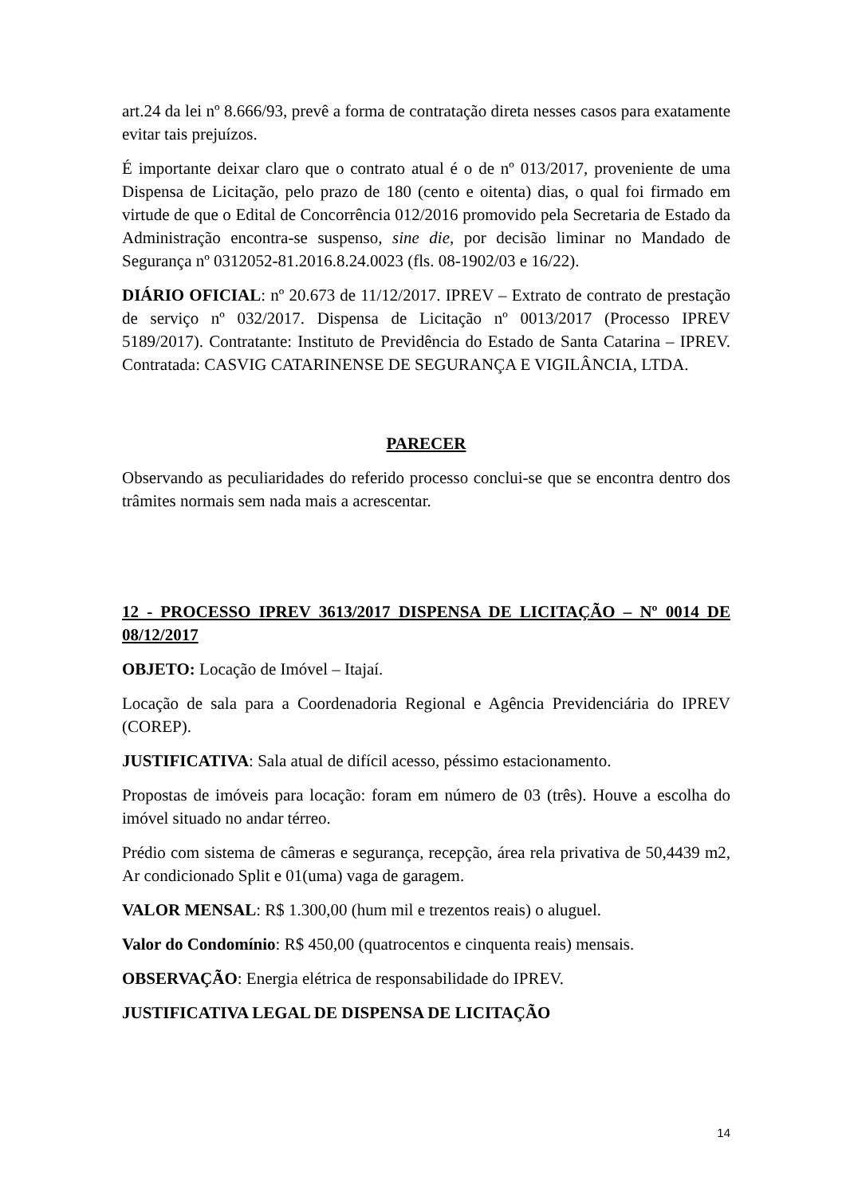art.24 da lei nº 8.666/93, prevê a forma de contratação direta nesses casos para exatamente evitar tais prejuízos.
É importante deixar claro que o contrato atual é o de nº 013/2017, proveniente de uma Dispensa de Licitação, pelo prazo de 180 (cento e oitenta) dias, o qual foi firmado em virtude de que o Edital de Concorrência 012/2016 promovido pela Secretaria de Estado da Administração encontra-se suspenso, sine die, por decisão liminar no Mandado de Segurança nº 0312052-81.2016.8.24.0023 (fls. 08-1902/03 e 16/22).
DIÁRIO OFICIAL: nº 20.673 de 11/12/2017. IPREV – Extrato de contrato de prestação de serviço nº 032/2017. Dispensa de Licitação nº 0013/2017 (Processo IPREV 5189/2017). Contratante: Instituto de Previdência do Estado de Santa Catarina – IPREV. Contratada: CASVIG CATARINENSE DE SEGURANÇA E VIGILÂNCIA, LTDA.
PARECER
Observando as peculiaridades do referido processo conclui-se que se encontra dentro dos trâmites normais sem nada mais a acrescentar.
12 - PROCESSO IPREV 3613/2017 DISPENSA DE LICITAÇÃO – Nº 0014 DE 08/12/2017
OBJETO: Locação de Imóvel – Itajaí.
Locação de sala para a Coordenadoria Regional e Agência Previdenciária do IPREV (COREP).
JUSTIFICATIVA: Sala atual de difícil acesso, péssimo estacionamento.
Propostas de imóveis para locação: foram em número de 03 (três). Houve a escolha do imóvel situado no andar térreo.
Prédio com sistema de câmeras e segurança, recepção, área rela privativa de 50,4439 m2, Ar condicionado Split e 01(uma) vaga de garagem.
VALOR MENSAL: R$ 1.300,00 (hum mil e trezentos reais) o aluguel.
Valor do Condomínio: R$ 450,00 (quatrocentos e cinquenta reais) mensais.
OBSERVAÇÃO: Energia elétrica de responsabilidade do IPREV.
JUSTIFICATIVA LEGAL DE DISPENSA DE LICITAÇÃO
14